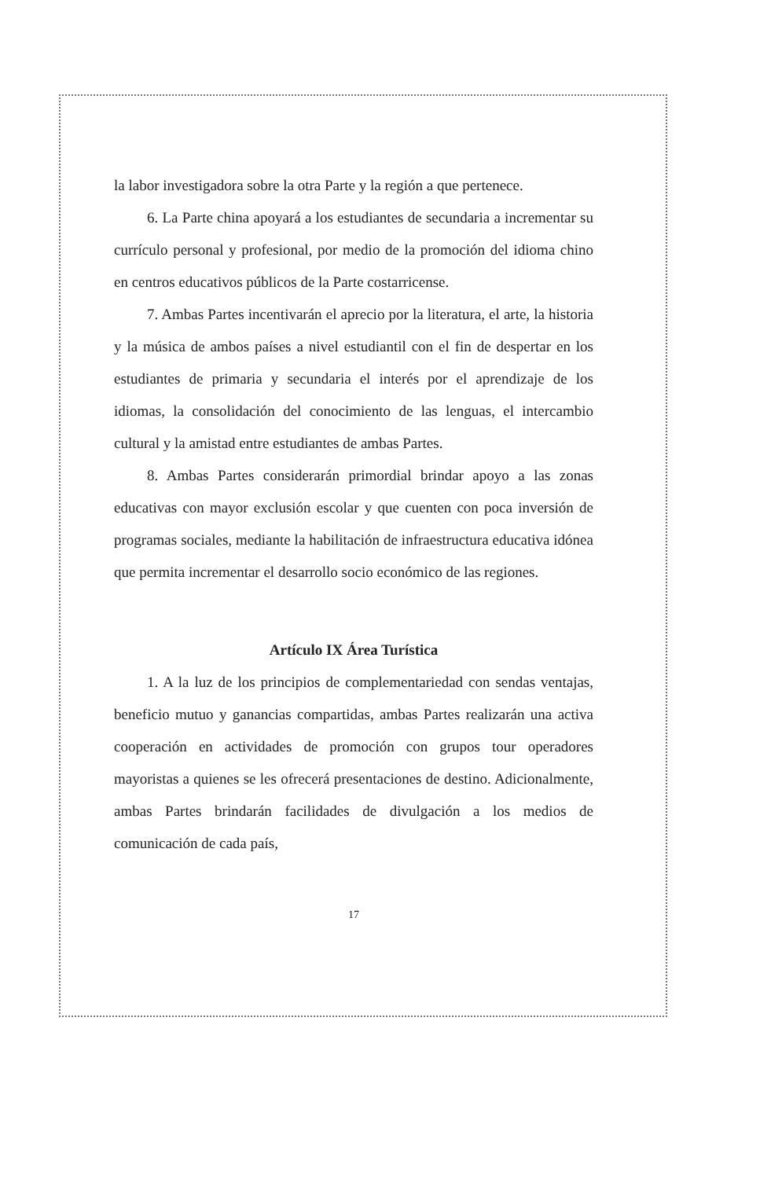la labor investigadora sobre la otra Parte y la región a que pertenece.
6. La Parte china apoyará a los estudiantes de secundaria a incrementar su currículo personal y profesional, por medio de la promoción del idioma chino en centros educativos públicos de la Parte costarricense.
7. Ambas Partes incentivarán el aprecio por la literatura, el arte, la historia y la música de ambos países a nivel estudiantil con el fin de despertar en los estudiantes de primaria y secundaria el interés por el aprendizaje de los idiomas, la consolidación del conocimiento de las lenguas, el intercambio cultural y la amistad entre estudiantes de ambas Partes.
8. Ambas Partes considerarán primordial brindar apoyo a las zonas educativas con mayor exclusión escolar y que cuenten con poca inversión de programas sociales, mediante la habilitación de infraestructura educativa idónea que permita incrementar el desarrollo socio económico de las regiones.
Artículo IX Área Turística
1. A la luz de los principios de complementariedad con sendas ventajas, beneficio mutuo y ganancias compartidas, ambas Partes realizarán una activa cooperación en actividades de promoción con grupos tour operadores mayoristas a quienes se les ofrecerá presentaciones de destino. Adicionalmente, ambas Partes brindarán facilidades de divulgación a los medios de comunicación de cada país,
17